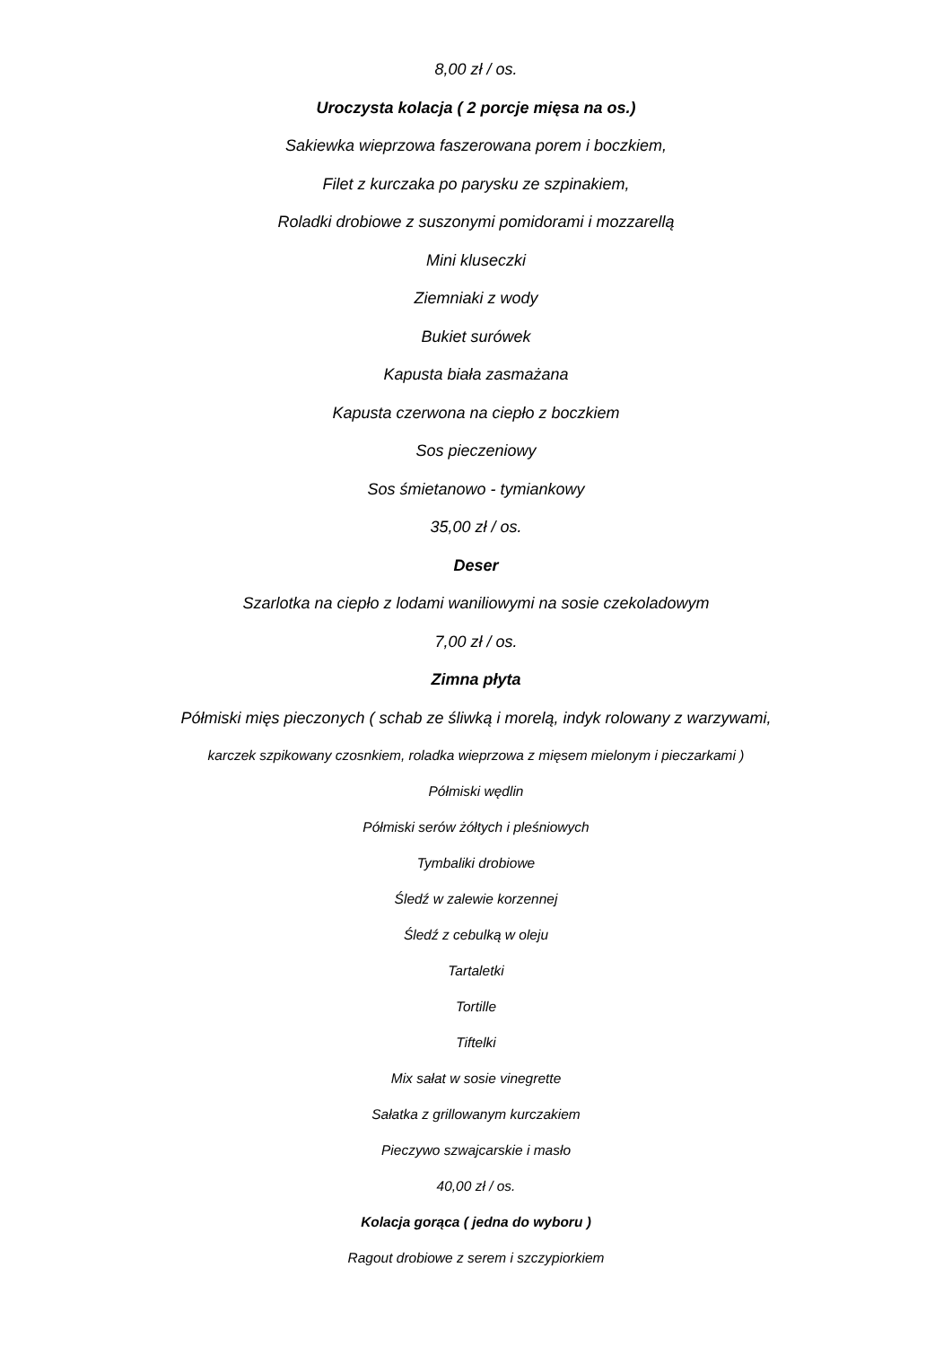8,00 zł / os.
Uroczysta kolacja ( 2 porcje mięsa na os.)
Sakiewka wieprzowa faszerowana porem i boczkiem,
Filet z kurczaka po parysku ze szpinakiem,
Roladki drobiowe z suszonymi pomidorami i mozzarellą
Mini kluseczki
Ziemniaki z wody
Bukiet surówek
Kapusta biała zasmażana
Kapusta czerwona na ciepło z boczkiem
Sos pieczeniowy
Sos śmietanowo - tymiankowy
35,00 zł / os.
Deser
Szarlotka na ciepło z lodami waniliowymi na sosie czekoladowym
7,00 zł / os.
Zimna płyta
Półmiski mięs pieczonych ( schab ze śliwką i morelą, indyk rolowany z warzywami,
karczek szpikowany czosnkiem, roladka wieprzowa z mięsem mielonym i pieczarkami )
Półmiski wędlin
Półmiski serów żółtych i pleśniowych
Tymbaliki drobiowe
Śledź w zalewie korzennej
Śledź z cebulką w oleju
Tartaletki
Tortille
Tiftelki
Mix sałat w sosie vinegrette
Sałatka z grillowanym kurczakiem
Pieczywo szwajcarskie i masło
40,00 zł / os.
Kolacja gorąca ( jedna do wyboru )
Ragout drobiowe z serem i szczypiorkiem